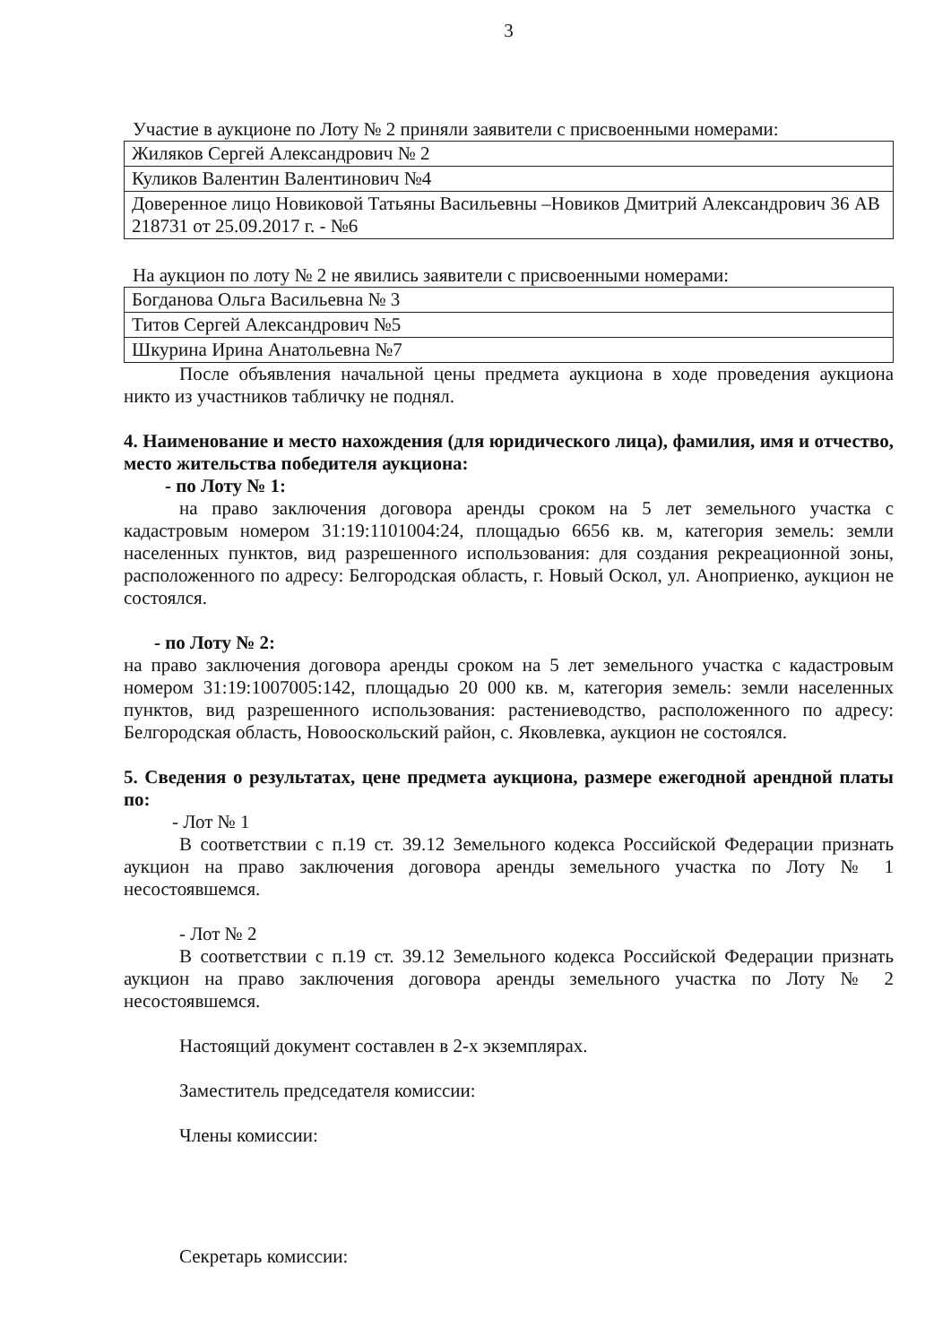3
Участие в аукционе по Лоту № 2 приняли заявители с присвоенными номерами:
| Жиляков Сергей Александрович № 2 |
| Куликов Валентин Валентинович №4 |
| Доверенное лицо Новиковой Татьяны Васильевны –Новиков Дмитрий Александрович 36 АВ 218731 от 25.09.2017 г. - №6 |
На аукцион по лоту № 2 не явились заявители с присвоенными номерами:
| Богданова Ольга Васильевна № 3 |
| Титов Сергей Александрович №5 |
| Шкурина Ирина Анатольевна №7 |
После объявления начальной цены предмета аукциона в ходе проведения аукциона никто из участников табличку не поднял.
4. Наименование и место нахождения (для юридического лица), фамилия, имя и отчество, место жительства победителя аукциона:
- по Лоту № 1:
на право заключения договора аренды сроком на 5 лет земельного участка с кадастровым номером 31:19:1101004:24, площадью 6656 кв. м, категория земель: земли населенных пунктов, вид разрешенного использования: для создания рекреационной зоны, расположенного по адресу: Белгородская область, г. Новый Оскол, ул. Аноприенко, аукцион не состоялся.
- по Лоту № 2:
на право заключения договора аренды сроком на 5 лет земельного участка с кадастровым номером 31:19:1007005:142, площадью 20 000 кв. м, категория земель: земли населенных пунктов, вид разрешенного использования: растениеводство, расположенного по адресу: Белгородская область, Новооскольский район, с. Яковлевка, аукцион не состоялся.
5. Сведения о результатах, цене предмета аукциона, размере ежегодной арендной платы по:
- Лот № 1
В соответствии с п.19 ст. 39.12 Земельного кодекса Российской Федерации признать аукцион на право заключения договора аренды земельного участка по Лоту № 1 несостоявшемся.
- Лот № 2
В соответствии с п.19 ст. 39.12 Земельного кодекса Российской Федерации признать аукцион на право заключения договора аренды земельного участка по Лоту № 2 несостоявшемся.
Настоящий документ составлен в 2-х экземплярах.
Заместитель председателя комиссии:
Члены комиссии:
Секретарь комиссии: